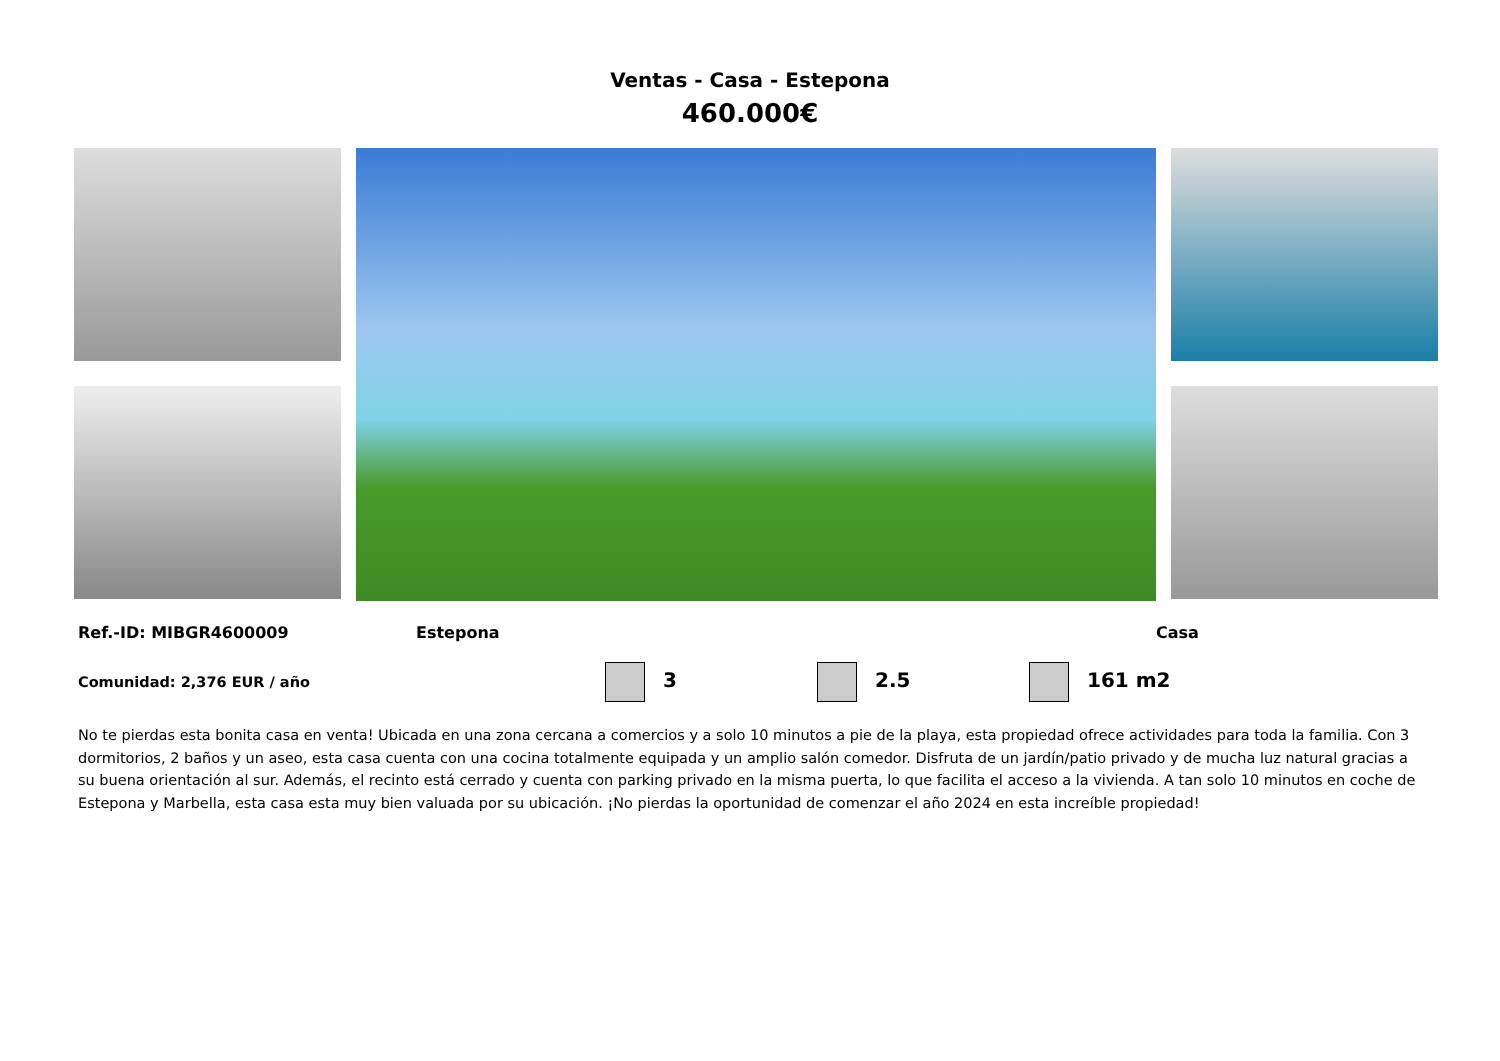Ventas - Casa - Estepona
460.000€
Ref.-ID: MIBGR4600009 Estepona Casa
Comunidad: 2,376 EUR / año 3 2.5 161 m2
No te pierdas esta bonita casa en venta! Ubicada en una zona cercana a comercios y a solo 10 minutos a pie de la playa, esta propiedad ofrece actividades para toda la familia. Con 3 dormitorios, 2 baños y un aseo, esta casa cuenta con una cocina totalmente equipada y un amplio salón comedor. Disfruta de un jardín/patio privado y de mucha luz natural gracias a su buena orientación al sur. Además, el recinto está cerrado y cuenta con parking privado en la misma puerta, lo que facilita el acceso a la vivienda. A tan solo 10 minutos en coche de Estepona y Marbella, esta casa esta muy bien valuada por su ubicación. ¡No pierdas la oportunidad de comenzar el año 2024 en esta increíble propiedad!